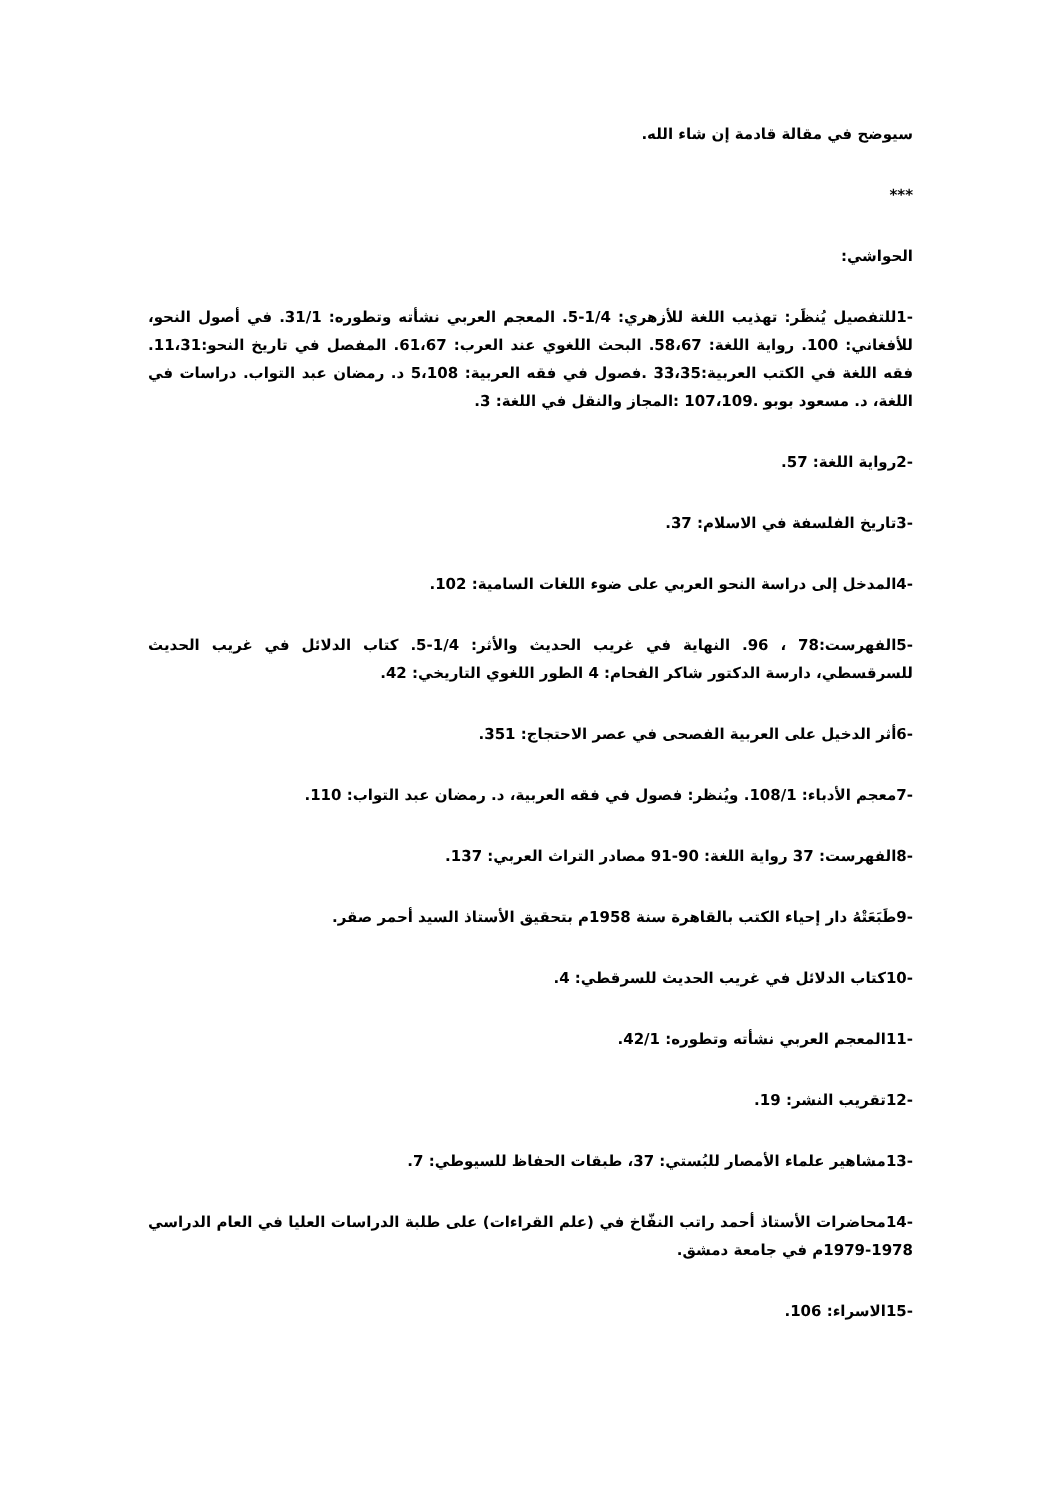سيوضح في مقالة قادمة إن شاء الله.
***
الحواشي:
-1للتفصيل يُنظَر: تهذيب اللغة للأزهري: 1/4-5. المعجم العربي نشأته وتطوره: 31/1. في أصول النحو، للأفغاني: 100. رواية اللغة: 58،67. البحث اللغوي عند العرب: 61،67. المفصل في تاريخ النحو:11،31. فقه اللغة في الكتب العربية:33،35 .فصول في فقه العربية: 5،108 د. رمضان عبد التواب. دراسات في اللغة، د. مسعود بوبو .107،109 :المجاز والنقل في اللغة: 3.
-2رواية اللغة: 57.
-3تاريخ الفلسفة في الاسلام: 37.
-4المدخل إلى دراسة النحو العربي على ضوء اللغات السامية: 102.
-5الفهرست:78 ، 96. النهاية في غريب الحديث والأثر: 1/4-5. كتاب الدلائل في غريب الحديث للسرقسطي، دارسة الدكتور شاكر الفحام: 4 الطور اللغوي التاريخي: 42.
-6أثر الدخيل على العربية الفصحى في عصر الاحتجاج: 351.
-7معجم الأدباء: 108/1. ويُنظر: فصول في فقه العربية، د. رمضان عبد التواب: 110.
-8الفهرست: 37 رواية اللغة: 90-91 مصادر التراث العربي: 137.
-9طَبَعَتْهُ دار إحياء الكتب بالقاهرة سنة 1958م بتحقيق الأستاذ السيد أحمر صقر.
-10كتاب الدلائل في غريب الحديث للسرقطي: 4.
-11المعجم العربي نشأته وتطوره: 42/1.
-12تقريب النشر: 19.
-13مشاهير علماء الأمصار للبُستي: 37، طبقات الحفاظ للسيوطي: 7.
-14محاضرات الأستاذ أحمد راتب النفّاخ في (علم القراءات) على طلبة الدراسات العليا في العام الدراسي 1978-1979م في جامعة دمشق.
-15الاسراء: 106.